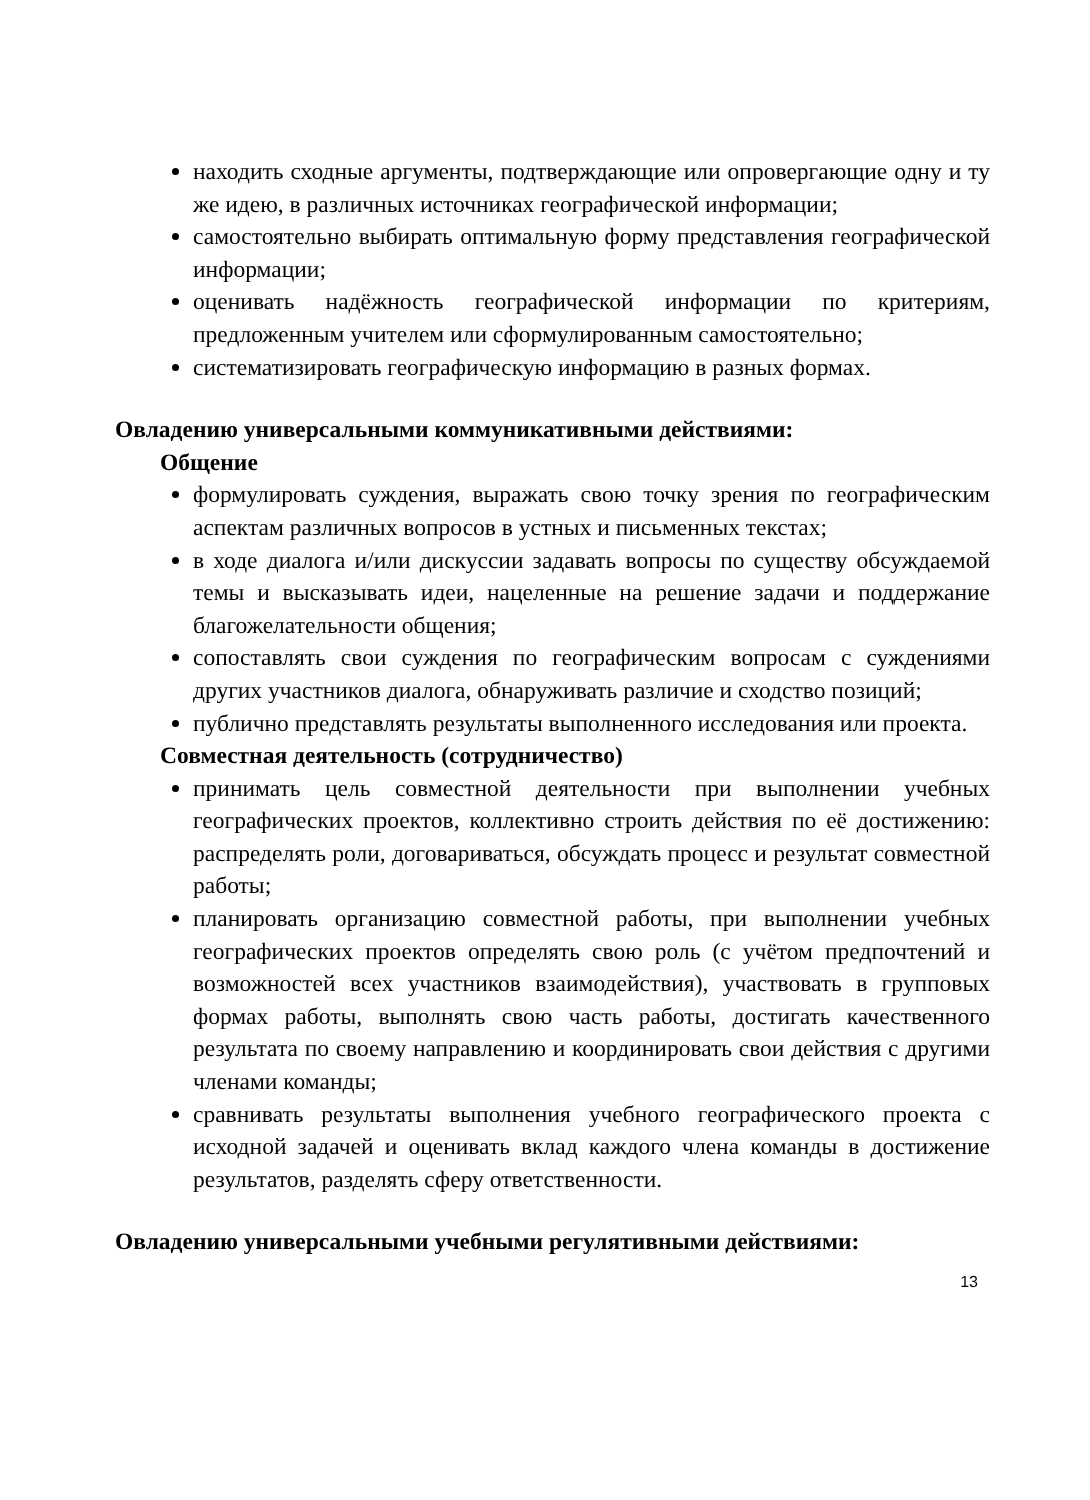находить сходные аргументы, подтверждающие или опровергающие одну и ту же идею, в различных источниках географической информации;
самостоятельно выбирать оптимальную форму представления географической информации;
оценивать надёжность географической информации по критериям, предложенным учителем или сформулированным самостоятельно;
систематизировать географическую информацию в разных формах.
Овладению универсальными коммуникативными действиями:
Общение
формулировать суждения, выражать свою точку зрения по географическим аспектам различных вопросов в устных и письменных текстах;
в ходе диалога и/или дискуссии задавать вопросы по существу обсуждаемой темы и высказывать идеи, нацеленные на решение задачи и поддержание благожелательности общения;
сопоставлять свои суждения по географическим вопросам с суждениями других участников диалога, обнаруживать различие и сходство позиций;
публично представлять результаты выполненного исследования или проекта.
Совместная деятельность (сотрудничество)
принимать цель совместной деятельности при выполнении учебных географических проектов, коллективно строить действия по её достижению: распределять роли, договариваться, обсуждать процесс и результат совместной работы;
планировать организацию совместной работы, при выполнении учебных географических проектов определять свою роль (с учётом предпочтений и возможностей всех участников взаимодействия), участвовать в групповых формах работы, выполнять свою часть работы, достигать качественного результата по своему направлению и координировать свои действия с другими членами команды;
сравнивать результаты выполнения учебного географического проекта с исходной задачей и оценивать вклад каждого члена команды в достижение результатов, разделять сферу ответственности.
Овладению универсальными учебными регулятивными действиями:
13